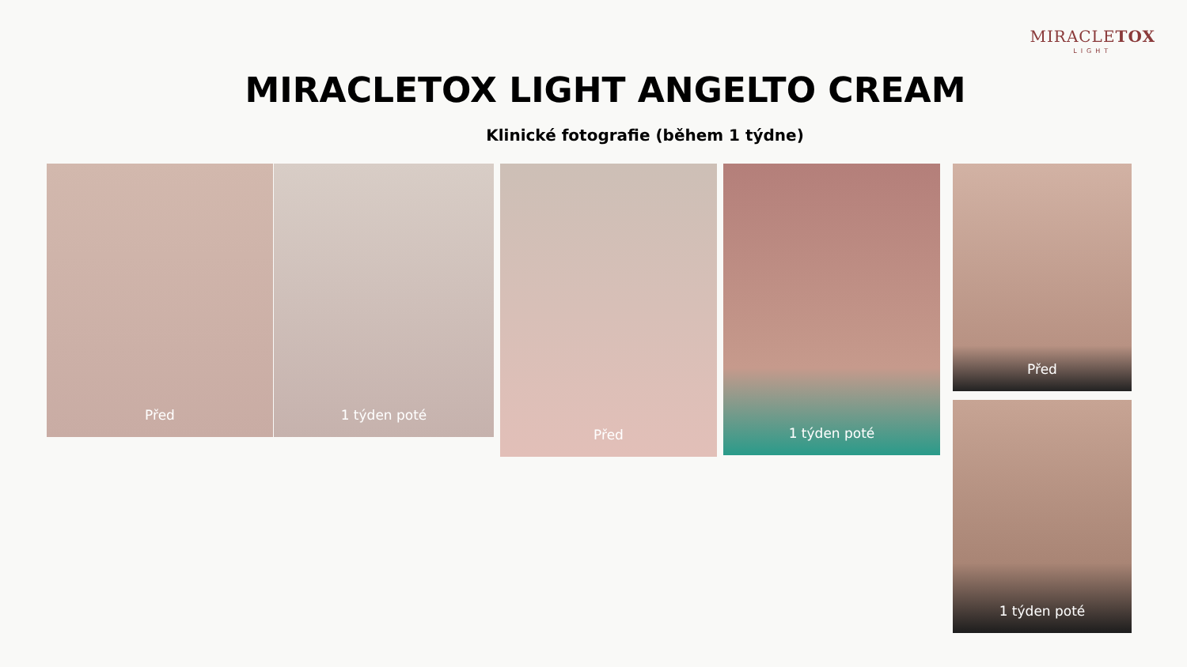MIRACLETOX
LIGHT
MIRACLETOX LIGHT ANGELTO CREAM
Klinické fotografie (během 1 týdne)
Před 1 týden poté Před 1 týden poté Před
1 týden poté